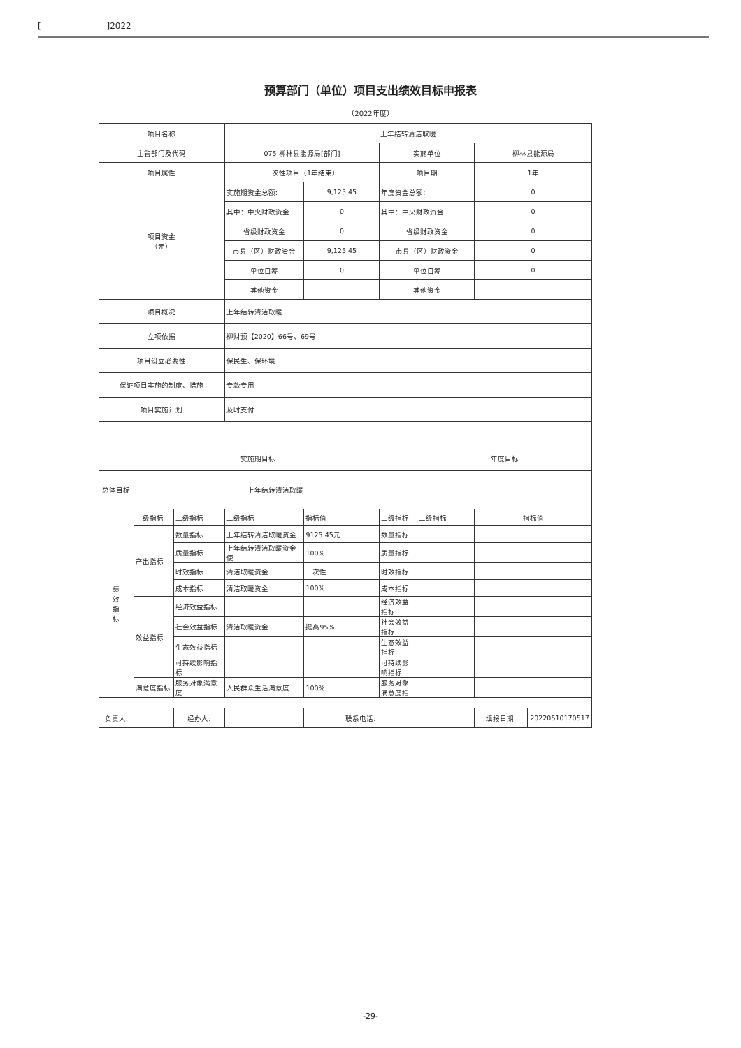[ ]2022
预算部门（单位）项目支出绩效目标申报表
（2022年度）
| 项目名称 | | | 上年结转清洁取暖 | | | | | |
| 主管部门及代码 | | | 075-柳林县能源局[部门] | | 实施单位 | | 柳林县能源局 | |
| 项目属性 | | | 一次性项目（1年结束） | | 项目期 | | 1年 | |
| 项目资金 （元） | | | 实施期资金总额: | 9,125.45 | 年度资金总额: | | 0 | |
| | | | 其中：中央财政资金 | 0 | 其中：中央财政资金 | | 0 | |
| | | | 省级财政资金 | 0 | 省级财政资金 | | 0 | |
| | | | 市县（区）财政资金 | 9,125.45 | 市县（区）财政资金 | | 0 | |
| | | | 单位自筹 | 0 | 单位自筹 | | 0 | |
| | | | 其他资金 | | 其他资金 | | | |
| 项目概况 | | | 上年结转清洁取暖 | | | | | |
| 立项依据 | | | 柳财预【2020】66号、69号 | | | | | |
| 项目设立必要性 | | | 保民生、保环境 | | | | | |
| 保证项目实施的制度、措施 | | | 专款专用 | | | | | |
| 项目实施计划 | | | 及时支付 | | | | | |
| 实施期目标 | | | | | | 年度目标 | | |
| 总体目标 | 上年结转清洁取暖 | | | | | | | |
| 绩 效 指 标 | 一级指标 | 二级指标 | 三级指标 | 指标值 | 二级指标 | 三级指标 | 指标值 | |
| | 产出指标 | 数量指标 | 上年结转清洁取暖资金 | 9125.45元 | 数量指标 | | | |
| | | 质量指标 | 上年结转清洁取暖资金使 | 100% | 质量指标 | | | |
| | | 时效指标 | 清洁取暖资金 | 一次性 | 时效指标 | | | |
| | | 成本指标 | 清洁取暖资金 | 100% | 成本指标 | | | |
| | 效益指标 | 经济效益指标 | | | 经济效益指标 | | | |
| | | 社会效益指标 | 清洁取暖资金 | 提高95% | 社会效益指标 | | | |
| | | 生态效益指标 | | | 生态效益指标 | | | |
| | | 可持续影响指标 | | | 可持续影响指标 | | | |
| | 满意度指标 | 服务对象满意度 | 人民群众生活满意度 | 100% | 服务对象满意度指 | | | |
| 负责人: | | 经办人: | | 联系电话: | | | 填报日期: | 20220510170517 |
-29-